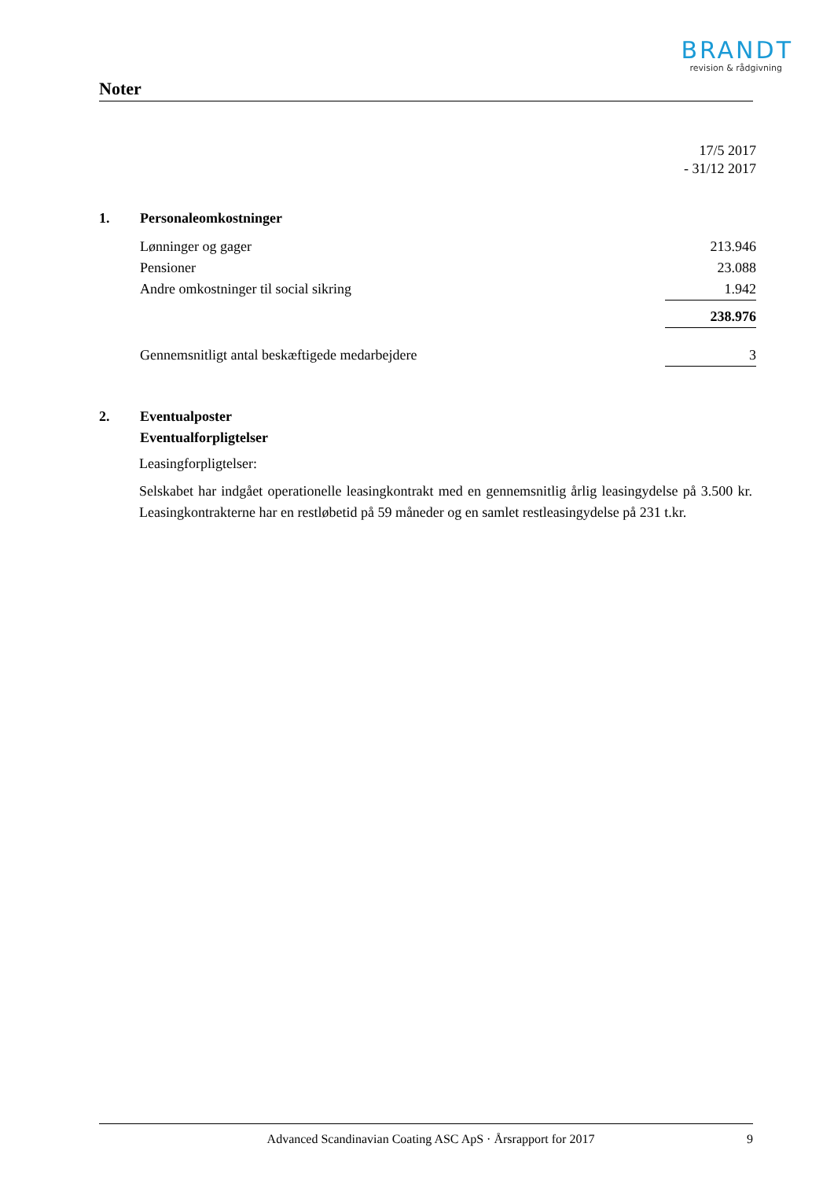BRANDT
revision & rådgivning
Noter
17/5 2017
- 31/12 2017
| 1. | Personaleomkostninger | |
| | Lønninger og gager | 213.946 |
| | Pensioner | 23.088 |
| | Andre omkostninger til social sikring | 1.942 |
| | | 238.976 |
| | Gennemsnitligt antal beskæftigede medarbejdere | 3 |
| 2. | Eventualposter |
| | Eventualforpligtelser |
Leasingforpligtelser:
Selskabet har indgået operationelle leasingkontrakt med en gennemsnitlig årlig leasingydelse på 3.500 kr. Leasingkontrakterne har en restløbetid på 59 måneder og en samlet restleasingydelse på 231 t.kr.
Advanced Scandinavian Coating ASC ApS · Årsrapport for 2017 9